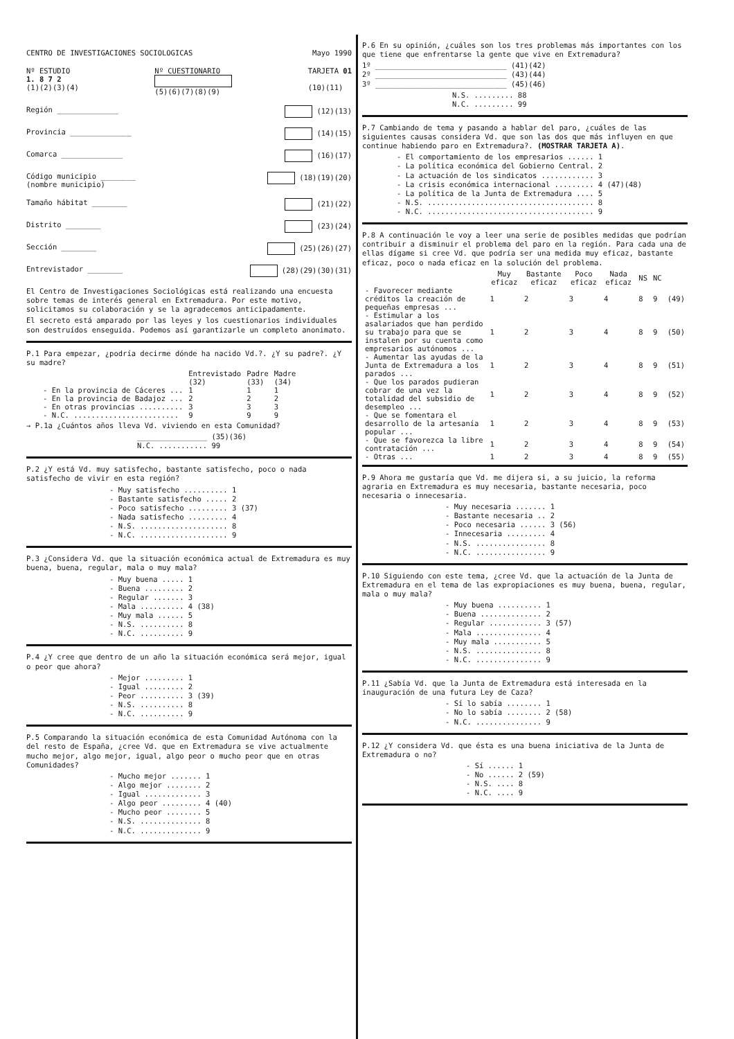CENTRO DE INVESTIGACIONES SOCIOLOGICAS Mayo 1990
Nº ESTUDIO
1. 8 7 2
(1)(2)(3)(4) Nº CUESTIONARIO
(5)(6)(7)(8)(9) TARJETA 01
(10)(11)
Región ______________ (12)(13)
Provincia ______________ (14)(15)
Comarca ______________ (16)(17)
Código municipio ________
(nombre municipio) (18)(19)(20)
Tamaño hábitat ________ (21)(22)
Distrito ________ (23)(24)
Sección ________ (25)(26)(27)
Entrevistador ________ (28)(29)(30)(31)
El Centro de Investigaciones Sociológicas está realizando una encuesta sobre temas de interés general en Extremadura. Por este motivo, solicitamos su colaboración y se la agradecemos anticipadamente.
El secreto está amparado por las leyes y los cuestionarios individuales son destruídos enseguida. Podemos así garantizarle un completo anonimato.
P.1 Para empezar, ¿podría decirme dónde ha nacido Vd.?. ¿Y su padre?. ¿Y su madre?
| | Entrevistado | Padre | Madre |
| --- | --- | --- | --- |
| | (32) | (33) | (34) |
| - En la provincia de Cáceres ... | 1 | 1 | 1 |
| - En la provincia de Badajoz ... | 2 | 2 | 2 |
| - En otras provincias .......... | 3 | 3 | 3 |
| - N.C. ........................ | 9 | 9 | 9 |
→ P.1a ¿Cuántos años lleva Vd. viviendo en esta Comunidad?
________________ (35)(36)
N.C. ........... 99
P.2 ¿Y está Vd. muy satisfecho, bastante satisfecho, poco o nada satisfecho de vivir en esta región?
- Muy satisfecho .......... 1
- Bastante satisfecho ..... 2
- Poco satisfecho ......... 3 (37)
- Nada satisfecho ......... 4
- N.S. .................... 8
- N.C. .................... 9
P.3 ¿Considera Vd. que la situación económica actual de Extremadura es muy buena, buena, regular, mala o muy mala?
- Muy buena ..... 1
- Buena ......... 2
- Regular ....... 3
- Mala .......... 4 (38)
- Muy mala ...... 5
- N.S. .......... 8
- N.C. .......... 9
P.4 ¿Y cree que dentro de un año la situación económica será mejor, igual o peor que ahora?
- Mejor ......... 1
- Igual ......... 2
- Peor .......... 3 (39)
- N.S. .......... 8
- N.C. .......... 9
P.5 Comparando la situación económica de esta Comunidad Autónoma con la del resto de España, ¿cree Vd. que en Extremadura se vive actualmente mucho mejor, algo mejor, igual, algo peor o mucho peor que en otras Comunidades?
- Mucho mejor ....... 1
- Algo mejor ........ 2
- Igual ............. 3
- Algo peor ......... 4 (40)
- Mucho peor ........ 5
- N.S. .............. 8
- N.C. .............. 9
P.6 En su opinión, ¿cuáles son los tres problemas más importantes con los que tiene que enfrentarse la gente que vive en Extremadura?
1º ______________________________ (41)(42)
2º ______________________________ (43)(44)
3º ______________________________ (45)(46)
N.S. ......... 88
N.C. ......... 99
P.7 Cambiando de tema y pasando a hablar del paro, ¿cuáles de las siguientes causas considera Vd. que son las dos que más influyen en que continue habiendo paro en Extremadura?. (MOSTRAR TARJETA A).
- El comportamiento de los empresarios ...... 1
- La política económica del Gobierno Central. 2
- La actuación de los sindicatos ............ 3
- La crisis económica internacional ......... 4 (47)(48)
- La política de la Junta de Extremadura .... 5
- N.S. ...................................... 8
- N.C. ...................................... 9
P.8 A continuación le voy a leer una serie de posibles medidas que podrían contribuir a disminuir el problema del paro en la región. Para cada una de ellas dígame si cree Vd. que podría ser una medida muy eficaz, bastante eficaz, poco o nada eficaz en la solución del problema.
| | Muy eficaz | Bastante eficaz | Poco eficaz | Nada eficaz | NS | NC | |
| --- | --- | --- | --- | --- | --- | --- | --- |
| - Favorecer mediante créditos la creación de pequeñas empresas ... | 1 | 2 | 3 | 4 | 8 | 9 | (49) |
| - Estimular a los asalariados que han perdido su trabajo para que se instalen por su cuenta como empresarios autónomos ... | 1 | 2 | 3 | 4 | 8 | 9 | (50) |
| - Aumentar las ayudas de la Junta de Extremadura a los parados ... | 1 | 2 | 3 | 4 | 8 | 9 | (51) |
| - Que los parados pudieran cobrar de una vez la totalidad del subsidio de desempleo ... | 1 | 2 | 3 | 4 | 8 | 9 | (52) |
| - Que se fomentara el desarrollo de la artesanía popular ... | 1 | 2 | 3 | 4 | 8 | 9 | (53) |
| - Que se favorezca la libre contratación ... | 1 | 2 | 3 | 4 | 8 | 9 | (54) |
| - Otras ... | 1 | 2 | 3 | 4 | 8 | 9 | (55) |
P.9 Ahora me gustaría que Vd. me dijera si, a su juicio, la reforma agraria en Extremadura es muy necesaria, bastante necesaria, poco necesaria o innecesaria.
- Muy necesaria ....... 1
- Bastante necesaria .. 2
- Poco necesaria ...... 3 (56)
- Innecesaria ......... 4
- N.S. ................ 8
- N.C. ................ 9
P.10 Siguiendo con este tema, ¿cree Vd. que la actuación de la Junta de Extremadura en el tema de las expropiaciones es muy buena, buena, regular, mala o muy mala?
- Muy buena .......... 1
- Buena .............. 2
- Regular ............ 3 (57)
- Mala ............... 4
- Muy mala ........... 5
- N.S. ............... 8
- N.C. ............... 9
P.11 ¿Sabía Vd. que la Junta de Extremadura está interesada en la inauguración de una futura Ley de Caza?
- Sí lo sabía ........ 1
- No lo sabía ........ 2 (58)
- N.C. ............... 9
P.12 ¿Y considera Vd. que ésta es una buena iniciativa de la Junta de Extremadura o no?
- Sí ...... 1
- No ...... 2 (59)
- N.S. .... 8
- N.C. .... 9